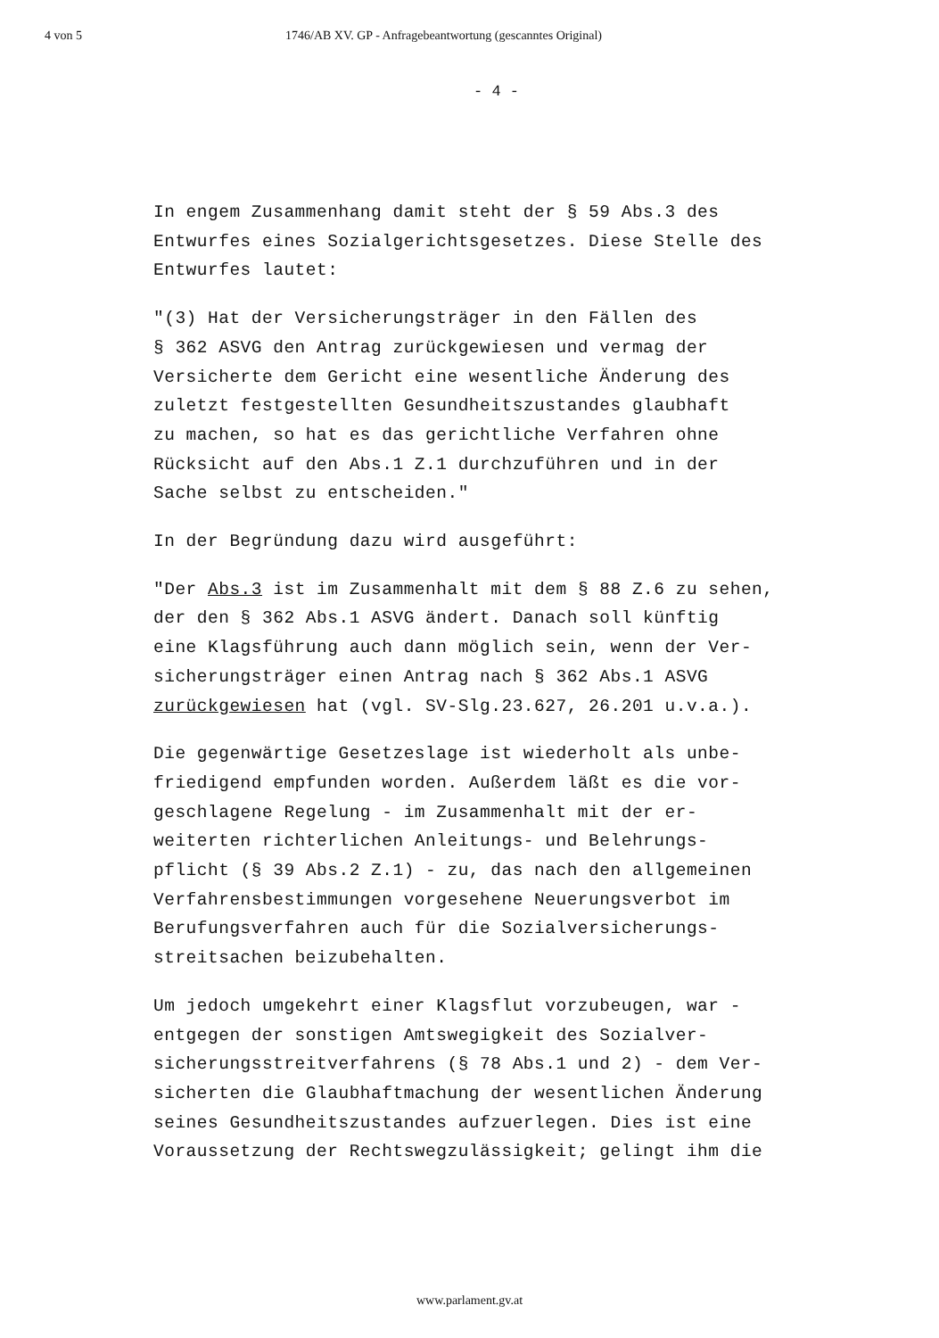4 von 5 1746/AB XV. GP - Anfragebeantwortung (gescanntes Original)
- 4 -
In engem Zusammenhang damit steht der § 59 Abs.3 des
Entwurfes eines Sozialgerichtsgesetzes. Diese Stelle des
Entwurfes lautet:
"(3) Hat der Versicherungsträger in den Fällen des
§ 362 ASVG den Antrag zurückgewiesen und vermag der
Versicherte dem Gericht eine wesentliche Änderung des
zuletzt festgestellten Gesundheitszustandes glaubhaft
zu machen, so hat es das gerichtliche Verfahren ohne
Rücksicht auf den Abs.1 Z.1 durchzuführen und in der
Sache selbst zu entscheiden."
In der Begründung dazu wird ausgeführt:
"Der Abs.3 ist im Zusammenhalt mit dem § 88 Z.6 zu sehen,
der den § 362 Abs.1 ASVG ändert. Danach soll künftig
eine Klagsführung auch dann möglich sein, wenn der Ver-
sicherungsträger einen Antrag nach § 362 Abs.1 ASVG
zurückgewiesen hat (vgl. SV-Slg.23.627, 26.201 u.v.a.).
Die gegenwärtige Gesetzeslage ist wiederholt als unbe-
friedigend empfunden worden. Außerdem läßt es die vor-
geschlagene Regelung - im Zusammenhalt mit der er-
weiterten richterlichen Anleitungs- und Belehrungs-
pflicht (§ 39 Abs.2 Z.1) - zu, das nach den allgemeinen
Verfahrensbestimmungen vorgesehene Neuerungsverbot im
Berufungsverfahren auch für die Sozialversicherungs-
streitsachen beizubehalten.
Um jedoch umgekehrt einer Klagsflut vorzubeugen, war -
entgegen der sonstigen Amtswegigkeit des Sozialver-
sicherungsstreitverfahrens (§ 78 Abs.1 und 2) - dem Ver-
sicherten die Glaubhaftmachung der wesentlichen Änderung
seines Gesundheitszustandes aufzuerlegen. Dies ist eine
Voraussetzung der Rechtswegzulässigkeit; gelingt ihm die
www.parlament.gv.at